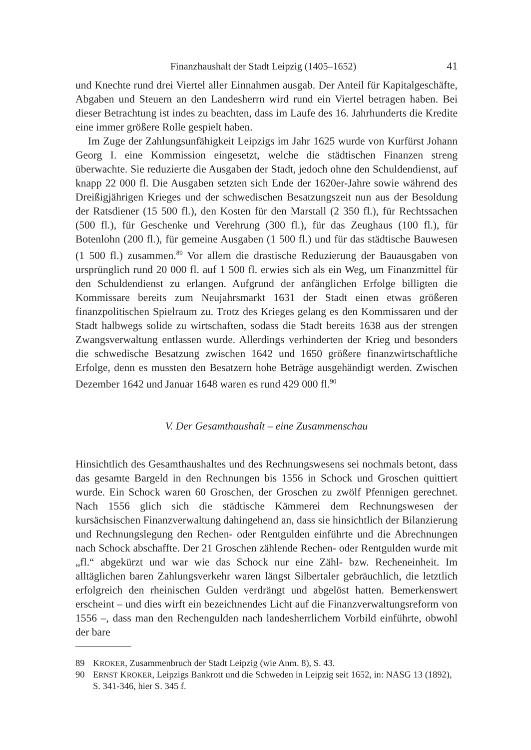Finanzhaushalt der Stadt Leipzig (1405–1652) 41
und Knechte rund drei Viertel aller Einnahmen ausgab. Der Anteil für Kapitalgeschäfte, Abgaben und Steuern an den Landesherrn wird rund ein Viertel betragen haben. Bei dieser Betrachtung ist indes zu beachten, dass im Laufe des 16. Jahrhunderts die Kredite eine immer größere Rolle gespielt haben.
Im Zuge der Zahlungsunfähigkeit Leipzigs im Jahr 1625 wurde von Kurfürst Johann Georg I. eine Kommission eingesetzt, welche die städtischen Finanzen streng überwachte. Sie reduzierte die Ausgaben der Stadt, jedoch ohne den Schuldendienst, auf knapp 22 000 fl. Die Ausgaben setzten sich Ende der 1620er-Jahre sowie während des Dreißigjährigen Krieges und der schwedischen Besatzungszeit nun aus der Besoldung der Ratsdiener (15 500 fl.), den Kosten für den Marstall (2 350 fl.), für Rechtssachen (500 fl.), für Geschenke und Verehrung (300 fl.), für das Zeughaus (100 fl.), für Botenlohn (200 fl.), für gemeine Ausgaben (1 500 fl.) und für das städtische Bauwesen (1 500 fl.) zusammen.<sup>89</sup> Vor allem die drastische Reduzierung der Bauausgaben von ursprünglich rund 20 000 fl. auf 1 500 fl. erwies sich als ein Weg, um Finanzmittel für den Schuldendienst zu erlangen. Aufgrund der anfänglichen Erfolge billigten die Kommissare bereits zum Neujahrsmarkt 1631 der Stadt einen etwas größeren finanzpolitischen Spielraum zu. Trotz des Krieges gelang es den Kommissaren und der Stadt halbwegs solide zu wirtschaften, sodass die Stadt bereits 1638 aus der strengen Zwangsverwaltung entlassen wurde. Allerdings verhinderten der Krieg und besonders die schwedische Besatzung zwischen 1642 und 1650 größere finanzwirtschaftliche Erfolge, denn es mussten den Besatzern hohe Beträge ausgehändigt werden. Zwischen Dezember 1642 und Januar 1648 waren es rund 429 000 fl.<sup>90</sup>
V. Der Gesamthaushalt – eine Zusammenschau
Hinsichtlich des Gesamthaushaltes und des Rechnungswesens sei nochmals betont, dass das gesamte Bargeld in den Rechnungen bis 1556 in Schock und Groschen quittiert wurde. Ein Schock waren 60 Groschen, der Groschen zu zwölf Pfennigen gerechnet. Nach 1556 glich sich die städtische Kämmerei dem Rechnungswesen der kursächsischen Finanzverwaltung dahingehend an, dass sie hinsichtlich der Bilanzierung und Rechnungslegung den Rechen- oder Rentgulden einführte und die Abrechnungen nach Schock abschaffte. Der 21 Groschen zählende Rechen- oder Rentgulden wurde mit „fl.“ abgekürzt und war wie das Schock nur eine Zähl- bzw. Recheneinheit. Im alltäglichen baren Zahlungsverkehr waren längst Silbertaler gebräuchlich, die letztlich erfolgreich den rheinischen Gulden verdrängt und abgelöst hatten. Bemerkenswert erscheint – und dies wirft ein bezeichnendes Licht auf die Finanzverwaltungsreform von 1556 –, dass man den Rechengulden nach landesherrlichem Vorbild einführte, obwohl der bare
89 KROKER, Zusammenbruch der Stadt Leipzig (wie Anm. 8), S. 43.
90 ERNST KROKER, Leipzigs Bankrott und die Schweden in Leipzig seit 1652, in: NASG 13 (1892), S. 341-346, hier S. 345 f.